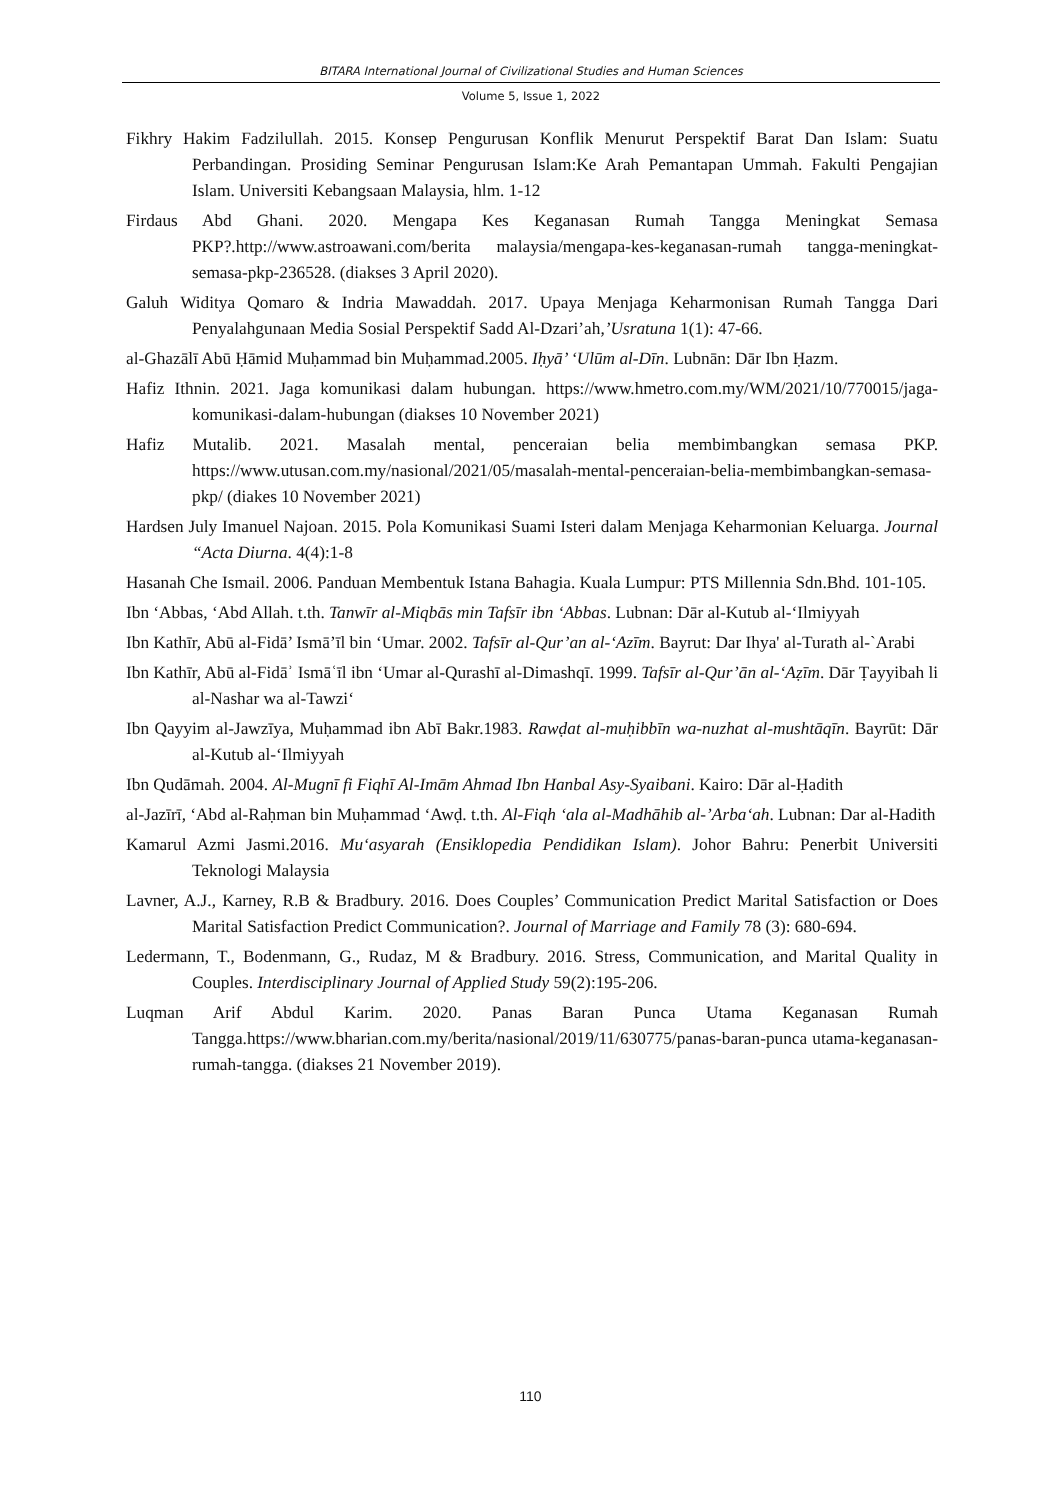BITARA International Journal of Civilizational Studies and Human Sciences
Volume 5, Issue 1, 2022
Fikhry Hakim Fadzilullah. 2015. Konsep Pengurusan Konflik Menurut Perspektif Barat Dan Islam: Suatu Perbandingan. Prosiding Seminar Pengurusan Islam:Ke Arah Pemantapan Ummah. Fakulti Pengajian Islam. Universiti Kebangsaan Malaysia, hlm. 1-12
Firdaus Abd Ghani. 2020. Mengapa Kes Keganasan Rumah Tangga Meningkat Semasa PKP?.http://www.astroawani.com/berita malaysia/mengapa-kes-keganasan-rumah tangga-meningkat-semasa-pkp-236528. (diakses 3 April 2020).
Galuh Widitya Qomaro & Indria Mawaddah. 2017. Upaya Menjaga Keharmonisan Rumah Tangga Dari Penyalahgunaan Media Sosial Perspektif Sadd Al-Dzari’ah,’Usratuna 1(1): 47-66.
al-Ghazālī Abū Ḥāmid Muḥammad bin Muḥammad.2005. Iḥyā’ ‘Ulūm al-Dīn. Lubnān: Dār Ibn Ḥazm.
Hafiz Ithnin. 2021. Jaga komunikasi dalam hubungan. https://www.hmetro.com.my/WM/2021/10/770015/jaga-komunikasi-dalam-hubungan (diakses 10 November 2021)
Hafiz Mutalib. 2021. Masalah mental, penceraian belia membimbangkan semasa PKP. https://www.utusan.com.my/nasional/2021/05/masalah-mental-penceraian-belia-membimbangkan-semasa-pkp/ (diakes 10 November 2021)
Hardsen July Imanuel Najoan. 2015. Pola Komunikasi Suami Isteri dalam Menjaga Keharmonian Keluarga. Journal “Acta Diurna. 4(4):1-8
Hasanah Che Ismail. 2006. Panduan Membentuk Istana Bahagia. Kuala Lumpur: PTS Millennia Sdn.Bhd. 101-105.
Ibn ‘Abbas, ‘Abd Allah. t.th. Tanwīr al-Miqbās min Tafsīr ibn ‘Abbas. Lubnan: Dār al-Kutub al-‘Ilmiyyah
Ibn Kathīr, Abū al-Fidā’ Ismā’īl bin ‘Umar. 2002. Tafsīr al-Qur’an al-‘Azīm. Bayrut: Dar Ihya' al-Turath al-`Arabi
Ibn Kathīr, Abū al-Fidāʾ Ismāʿīl ibn ‘Umar al-Qurashī al-Dimashqī. 1999. Tafsīr al-Qur’ān al-‘Aẓīm. Dār Ṭayyibah li al-Nashar wa al-Tawzi‘
Ibn Qayyim al-Jawzīya, Muḥammad ibn Abī Bakr.1983. Rawḍat al-muḥibbīn wa-nuzhat al-mushtāqīn. Bayrūt: Dār al-Kutub al-‘Ilmiyyah
Ibn Qudāmah. 2004. Al-Mugnī fi Fiqhī Al-Imām Ahmad Ibn Hanbal Asy-Syaibani. Kairo: Dār al-Ḥadith
al-Jazīrī, ‘Abd al-Raḥman bin Muḥammad ‘Awḍ. t.th. Al-Fiqh ‘ala al-Madhāhib al-’Arba‘ah. Lubnan: Dar al-Hadith
Kamarul Azmi Jasmi.2016. Mu‘asyarah (Ensiklopedia Pendidikan Islam). Johor Bahru: Penerbit Universiti Teknologi Malaysia
Lavner, A.J., Karney, R.B & Bradbury. 2016. Does Couples’ Communication Predict Marital Satisfaction or Does Marital Satisfaction Predict Communication?. Journal of Marriage and Family 78 (3): 680-694.
Ledermann, T., Bodenmann, G., Rudaz, M & Bradbury. 2016. Stress, Communication, and Marital Quality in Couples. Interdisciplinary Journal of Applied Study 59(2):195-206.
Luqman Arif Abdul Karim. 2020. Panas Baran Punca Utama Keganasan Rumah Tangga.https://www.bharian.com.my/berita/nasional/2019/11/630775/panas-baran-punca utama-keganasan-rumah-tangga. (diakses 21 November 2019).
110